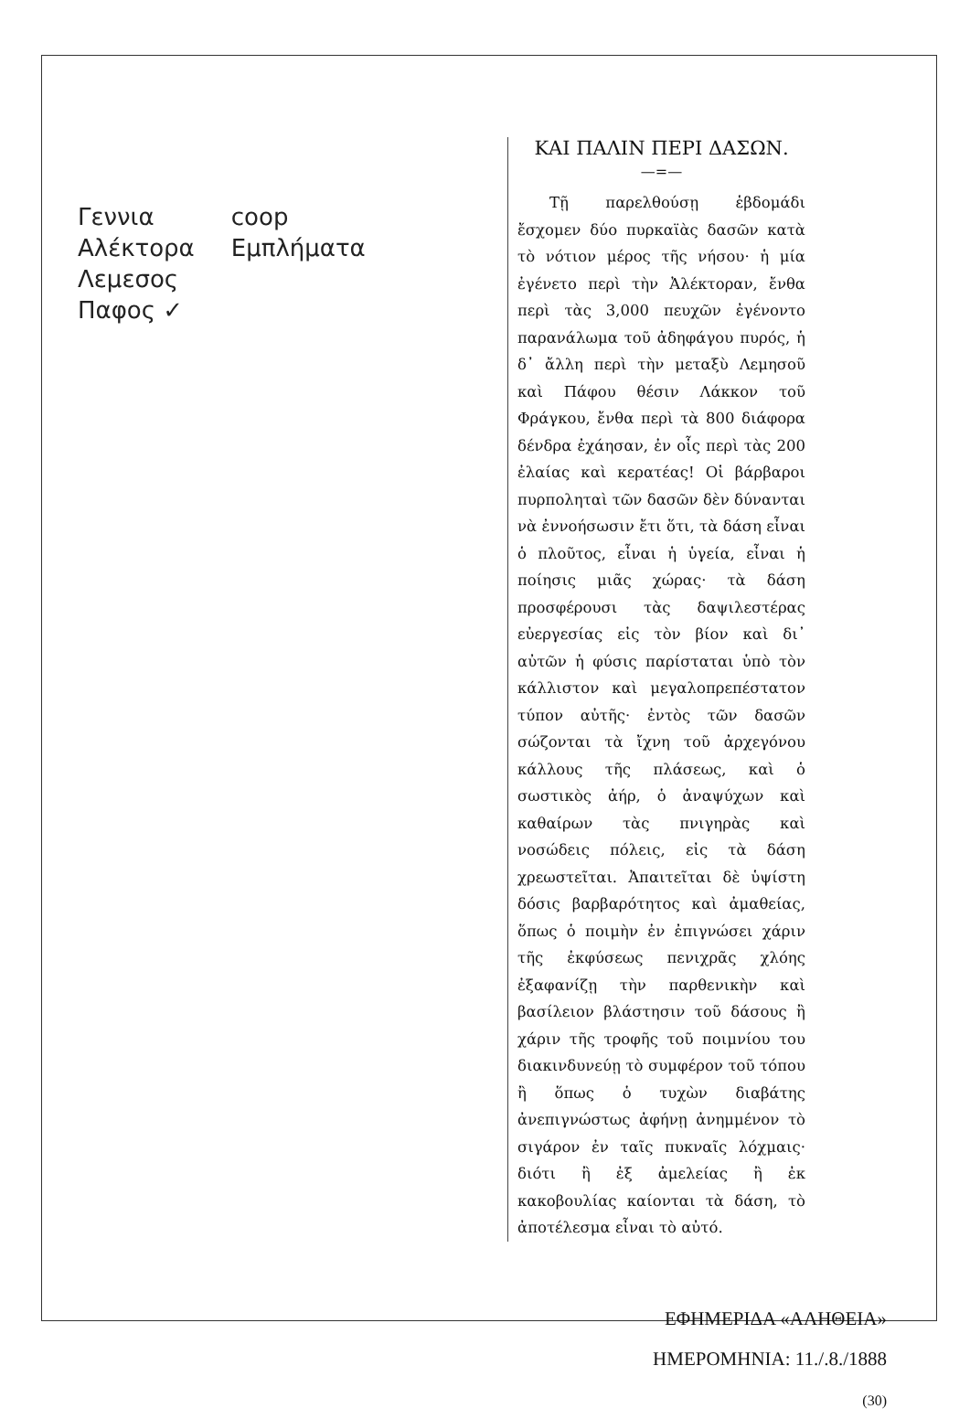Γεννια
Αλέκτορα
Λεμεσος
Παφος ✓
coop
Εμπλήματα
ΚΑΙ ΠΑΛΙΝ ΠΕΡΙ ΔΑΣΩΝ.
—=—
Τῇ παρελθούσῃ ἑβδομάδι ἔσχομεν δύο πυρκαϊὰς δασῶν κατὰ τὸ νότιον μέρος τῆς νήσου· ἡ μία ἐγένετο περὶ τὴν Ἀλέκτοραν, ἔνθα περὶ τὰς 3,000 πευχῶν ἐγένοντο παρανάλωμα τοῦ ἀδηφάγου πυρός, ἡ δ᾽ ἄλλη περὶ τὴν μεταξὺ Λεμησοῦ καὶ Πάφου θέσιν Λάκκον τοῦ Φράγκου, ἔνθα περὶ τὰ 800 διάφορα δένδρα ἐχάησαν, ἐν οἷς περὶ τὰς 200 ἐλαίας καὶ κερατέας! Οἱ βάρβαροι πυρποληταὶ τῶν δασῶν δὲν δύνανται νὰ ἐννοήσωσιν ἔτι ὅτι, τὰ δάση εἶναι ὁ πλοῦτος, εἶναι ἡ ὑγεία, εἶναι ἡ ποίησις μιᾶς χώρας· τὰ δάση προσφέρουσι τὰς δαψιλεστέρας εὐεργεσίας εἰς τὸν βίον καὶ δι᾽ αὐτῶν ἡ φύσις παρίσταται ὑπὸ τὸν κάλλιστον καὶ μεγαλοπρεπέστατον τύπον αὐτῆς· ἐντὸς τῶν δασῶν σώζονται τὰ ἴχνη τοῦ ἀρχεγόνου κάλλους τῆς πλάσεως, καὶ ὁ σωστικὸς ἀήρ, ὁ ἀναψύχων καὶ καθαίρων τὰς πνιγηρὰς καὶ νοσώδεις πόλεις, εἰς τὰ δάση χρεωστεῖται. Ἀπαιτεῖται δὲ ὑψίστη δόσις βαρβαρότητος καὶ ἀμαθείας, ὅπως ὁ ποιμὴν ἐν ἐπιγνώσει χάριν τῆς ἐκφύσεως πενιχρᾶς χλόης ἐξαφανίζῃ τὴν παρθενικὴν καὶ βασίλειον βλάστησιν τοῦ δάσους ἢ χάριν τῆς τροφῆς τοῦ ποιμνίου του διακινδυνεύῃ τὸ συμφέρον τοῦ τόπου ἢ ὅπως ὁ τυχὼν διαβάτης ἀνεπιγνώστως ἀφήνῃ ἀνημμένον τὸ σιγάρον ἐν ταῖς πυκναῖς λόχμαις· διότι ἢ ἐξ ἀμελείας ἢ ἐκ κακοβουλίας καίονται τὰ δάση, τὸ ἀποτέλεσμα εἶναι τὸ αὐτό.
ΕΦΗΜΕΡΙΔΑ «ΑΛΗΘΕΙΑ»
ΗΜΕΡΟΜΗΝΙΑ: 11./.8./1888
(30)